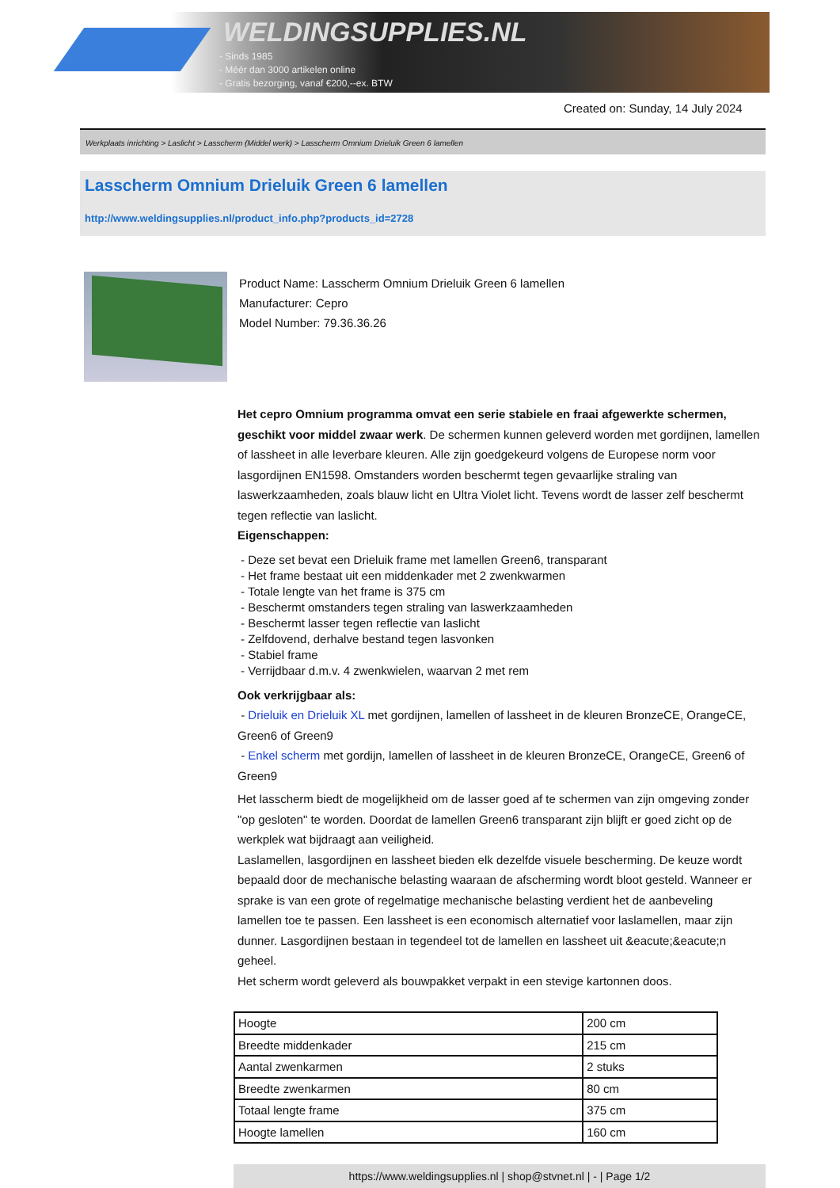WELDINGSUPPLIES.NL
- Sinds 1985
- Méér dan 3000 artikelen online
- Gratis bezorging, vanaf €200,--ex. BTW
Created on: Sunday, 14 July 2024
Werkplaats inrichting > Laslicht > Lasscherm (Middel werk) > Lasscherm Omnium Drieluik Green 6 lamellen
Lasscherm Omnium Drieluik Green 6 lamellen
http://www.weldingsupplies.nl/product_info.php?products_id=2728
Product Name: Lasscherm Omnium Drieluik Green 6 lamellen
Manufacturer: Cepro
Model Number: 79.36.36.26
Het cepro Omnium programma omvat een serie stabiele en fraai afgewerkte schermen, geschikt voor middel zwaar werk. De schermen kunnen geleverd worden met gordijnen, lamellen of lassheet in alle leverbare kleuren. Alle zijn goedgekeurd volgens de Europese norm voor lasgordijnen EN1598. Omstanders worden beschermt tegen gevaarlijke straling van laswerkzaamheden, zoals blauw licht en Ultra Violet licht. Tevens wordt de lasser zelf beschermt tegen reflectie van laslicht.
Eigenschappen:
- Deze set bevat een Drieluik frame met lamellen Green6, transparant
- Het frame bestaat uit een middenkader met 2 zwenkwarmen
- Totale lengte van het frame is 375 cm
- Beschermt omstanders tegen straling van laswerkzaamheden
- Beschermt lasser tegen reflectie van laslicht
- Zelfdovend, derhalve bestand tegen lasvonken
- Stabiel frame
- Verrijdbaar d.m.v. 4 zwenkwielen, waarvan 2 met rem
Ook verkrijgbaar als:
- Drieluik en Drieluik XL met gordijnen, lamellen of lassheet in de kleuren BronzeCE, OrangeCE, Green6 of Green9
- Enkel scherm met gordijn, lamellen of lassheet in de kleuren BronzeCE, OrangeCE, Green6 of Green9
Het lasscherm biedt de mogelijkheid om de lasser goed af te schermen van zijn omgeving zonder "op gesloten" te worden. Doordat de lamellen Green6 transparant zijn blijft er goed zicht op de werkplek wat bijdraagt aan veiligheid.
Laslamellen, lasgordijnen en lassheet bieden elk dezelfde visuele bescherming. De keuze wordt bepaald door de mechanische belasting waaraan de afscherming wordt bloot gesteld. Wanneer er sprake is van een grote of regelmatige mechanische belasting verdient het de aanbeveling lamellen toe te passen. Een lassheet is een economisch alternatief voor laslamellen, maar zijn dunner. Lasgordijnen bestaan in tegendeel tot de lamellen en lassheet uit &eacute;&eacute;n geheel.
Het scherm wordt geleverd als bouwpakket verpakt in een stevige kartonnen doos.
| Hoogte | 200 cm |
| Breedte middenkader | 215 cm |
| Aantal zwenkarmen | 2 stuks |
| Breedte zwenkarmen | 80 cm |
| Totaal lengte frame | 375 cm |
| Hoogte lamellen | 160 cm |
https://www.weldingsupplies.nl | shop@stvnet.nl | - | Page 1/2